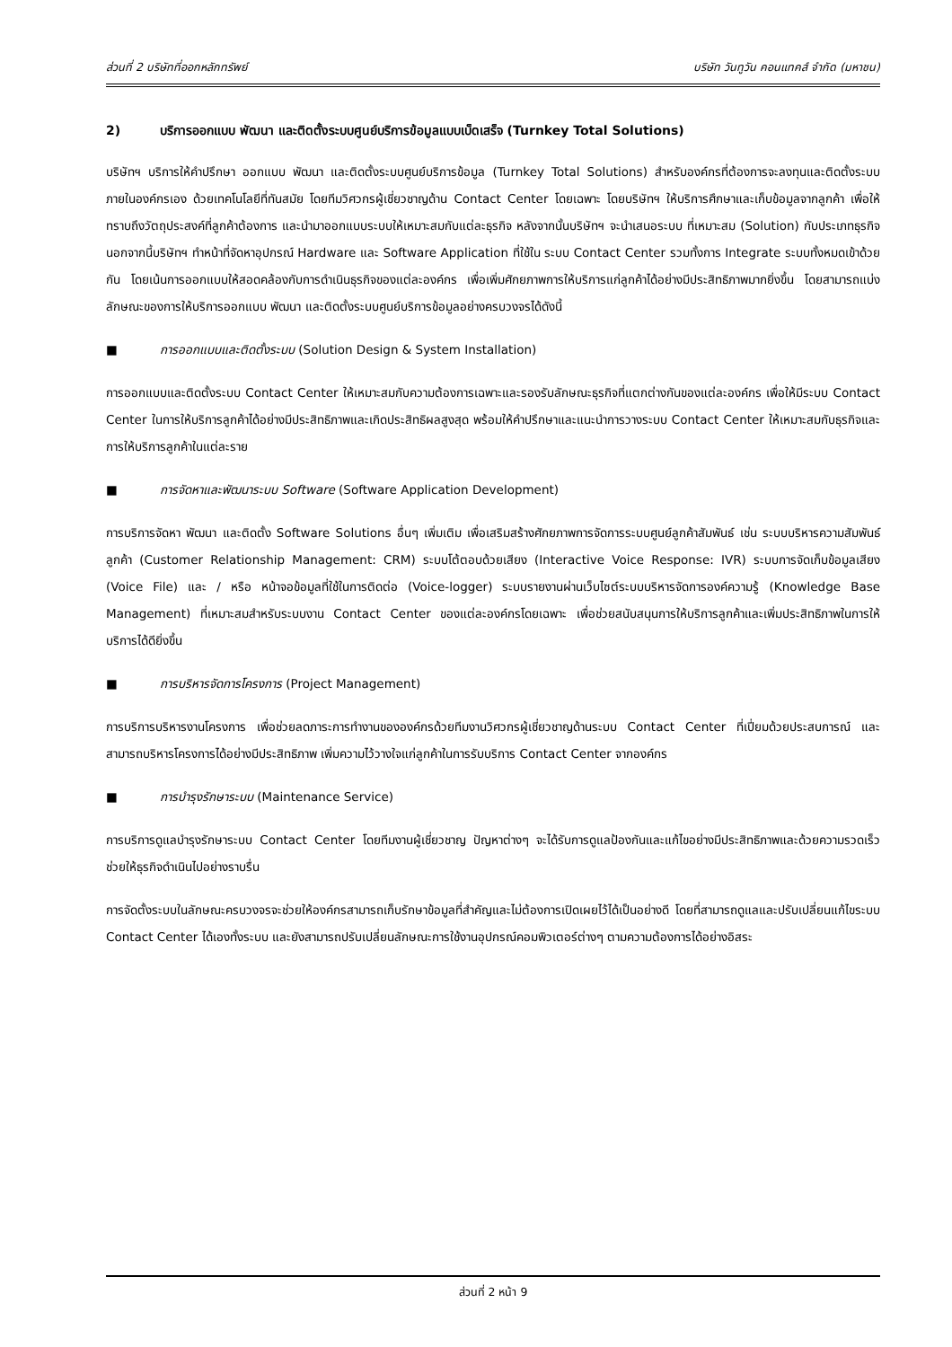ส่วนที่ 2 บริษัทที่ออกหลักทรัพย์ บริษัท วันทูวัน คอนแทคส์ จำกัด (มหาชน)
2) บริการออกแบบ พัฒนา และติดตั้งระบบศูนย์บริการข้อมูลแบบเบ็ดเสร็จ (Turnkey Total Solutions)
บริษัทฯ บริการให้คำปรึกษา ออกแบบ พัฒนา และติดตั้งระบบศูนย์บริการข้อมูล (Turnkey Total Solutions) สำหรับองค์กรที่ต้องการจะลงทุนและติดตั้งระบบภายในองค์กรเอง ด้วยเทคโนโลยีที่ทันสมัย โดยทีมวิศวกรผู้เชี่ยวชาญด้าน Contact Center โดยเฉพาะ โดยบริษัทฯ ให้บริการศึกษาและเก็บข้อมูลจากลูกค้า เพื่อให้ทราบถึงวัตถุประสงค์ที่ลูกค้าต้องการ และนำมาออกแบบระบบให้เหมาะสมกับแต่ละธุรกิจ หลังจากนั้นบริษัทฯ จะนำเสนอระบบ ที่เหมาะสม (Solution) กับประเภทธุรกิจ นอกจากนี้บริษัทฯ ทำหน้าที่จัดหาอุปกรณ์ Hardware และ Software Application ที่ใช้ใน ระบบ Contact Center รวมทั้งการ Integrate ระบบทั้งหมดเข้าด้วยกัน โดยเน้นการออกแบบให้สอดคล้องกับการดำเนินธุรกิจของแต่ละองค์กร เพื่อเพิ่มศักยภาพการให้บริการแก่ลูกค้าได้อย่างมีประสิทธิภาพมากยิ่งขึ้น โดยสามารถแบ่งลักษณะของการให้บริการออกแบบ พัฒนา และติดตั้งระบบศูนย์บริการข้อมูลอย่างครบวงจรได้ดังนี้
■ การออกแบบและติดตั้งระบบ (Solution Design & System Installation)
การออกแบบและติดตั้งระบบ Contact Center ให้เหมาะสมกับความต้องการเฉพาะและรองรับลักษณะธุรกิจที่แตกต่างกันของแต่ละองค์กร เพื่อให้มีระบบ Contact Center ในการให้บริการลูกค้าได้อย่างมีประสิทธิภาพและเกิดประสิทธิผลสูงสุด พร้อมให้คำปรึกษาและแนะนำการวางระบบ Contact Center ให้เหมาะสมกับธุรกิจและการให้บริการลูกค้าในแต่ละราย
■ การจัดหาและพัฒนาระบบ Software (Software Application Development)
การบริการจัดหา พัฒนา และติดตั้ง Software Solutions อื่นๆ เพิ่มเติม เพื่อเสริมสร้างศักยภาพการจัดการระบบศูนย์ลูกค้าสัมพันธ์ เช่น ระบบบริหารความสัมพันธ์ลูกค้า (Customer Relationship Management: CRM) ระบบโต้ตอบด้วยเสียง (Interactive Voice Response: IVR) ระบบการจัดเก็บข้อมูลเสียง (Voice File) และ / หรือ หน้าจอข้อมูลที่ใช้ในการติดต่อ (Voice-logger) ระบบรายงานผ่านเว็บไซต์ระบบบริหารจัดการองค์ความรู้ (Knowledge Base Management) ที่เหมาะสมสำหรับระบบงาน Contact Center ของแต่ละองค์กรโดยเฉพาะ เพื่อช่วยสนับสนุนการให้บริการลูกค้าและเพิ่มประสิทธิภาพในการให้บริการได้ดียิ่งขึ้น
■ การบริหารจัดการโครงการ (Project Management)
การบริการบริหารงานโครงการ เพื่อช่วยลดภาระการทำงานขององค์กรด้วยทีมงานวิศวกรผู้เชี่ยวชาญด้านระบบ Contact Center ที่เปี่ยมด้วยประสบการณ์ และสามารถบริหารโครงการได้อย่างมีประสิทธิภาพ เพิ่มความไว้วางใจแก่ลูกค้าในการรับบริการ Contact Center จากองค์กร
■ การบำรุงรักษาระบบ (Maintenance Service)
การบริการดูแลบำรุงรักษาระบบ Contact Center โดยทีมงานผู้เชี่ยวชาญ ปัญหาต่างๆ จะได้รับการดูแลป้องกันและแก้ไขอย่างมีประสิทธิภาพและด้วยความรวดเร็ว ช่วยให้ธุรกิจดำเนินไปอย่างราบรื่น
การจัดตั้งระบบในลักษณะครบวงจรจะช่วยให้องค์กรสามารถเก็บรักษาข้อมูลที่สำคัญและไม่ต้องการเปิดเผยไว้ได้เป็นอย่างดี โดยที่สามารถดูแลและปรับเปลี่ยนแก้ไขระบบ Contact Center ได้เองทั้งระบบ และยังสามารถปรับเปลี่ยนลักษณะการใช้งานอุปกรณ์คอมพิวเตอร์ต่างๆ ตามความต้องการได้อย่างอิสระ
ส่วนที่ 2 หน้า 9